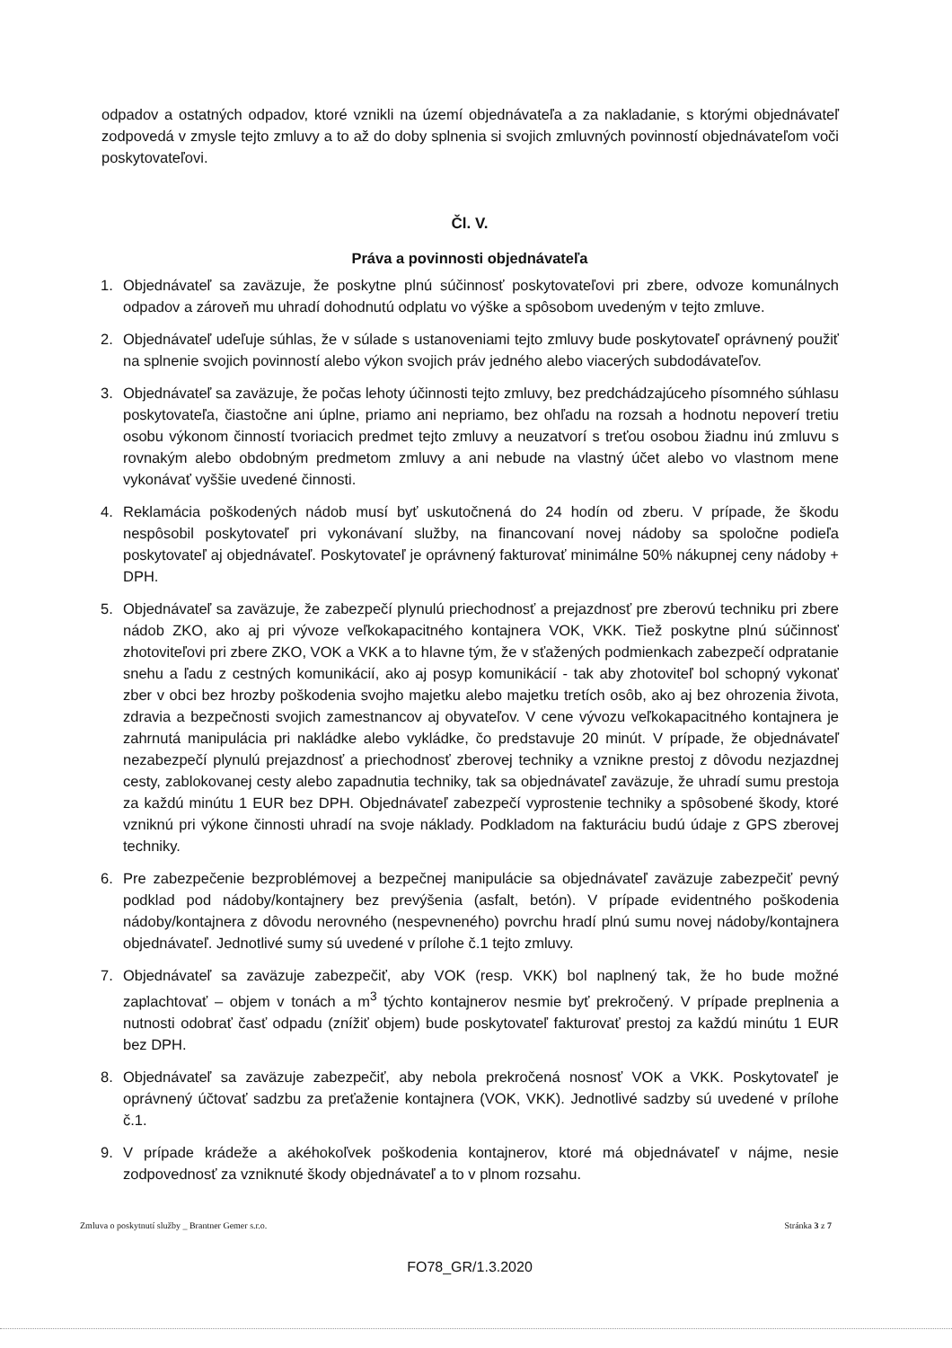odpadov a ostatných odpadov, ktoré vznikli na území objednávateľa a za nakladanie, s ktorými objednávateľ zodpovedá v zmysle tejto zmluvy a to až do doby splnenia si svojich zmluvných povinností objednávateľom voči poskytovateľovi.
Čl. V.
Práva a povinnosti objednávateľa
1. Objednávateľ sa zaväzuje, že poskytne plnú súčinnosť poskytovateľovi pri zbere, odvoze komunálnych odpadov a zároveň mu uhradí dohodnutú odplatu vo výške a spôsobom uvedeným v tejto zmluve.
2. Objednávateľ udeľuje súhlas, že v súlade s ustanoveniami tejto zmluvy bude poskytovateľ oprávnený použiť na splnenie svojich povinností alebo výkon svojich práv jedného alebo viacerých subdodávateľov.
3. Objednávateľ sa zaväzuje, že počas lehoty účinnosti tejto zmluvy, bez predchádzajúceho písomného súhlasu poskytovateľa, čiastočne ani úplne, priamo ani nepriamo, bez ohľadu na rozsah a hodnotu nepoverí tretiu osobu výkonom činností tvoriacich predmet tejto zmluvy a neuzatvorí s treťou osobou žiadnu inú zmluvu s rovnakým alebo obdobným predmetom zmluvy a ani nebude na vlastný účet alebo vo vlastnom mene vykonávať vyššie uvedené činnosti.
4. Reklamácia poškodených nádob musí byť uskutočnená do 24 hodín od zberu. V prípade, že škodu nespôsobil poskytovateľ pri vykonávaní služby, na financovaní novej nádoby sa spoločne podieľa poskytovateľ aj objednávateľ. Poskytovateľ je oprávnený fakturovať minimálne 50% nákupnej ceny nádoby + DPH.
5. Objednávateľ sa zaväzuje, že zabezpečí plynulú priechodnosť a prejazdnosť pre zberovú techniku pri zbere nádob ZKO, ako aj pri vývoze veľkokapacitného kontajnera VOK, VKK. Tiež poskytne plnú súčinnosť zhotoviteľovi pri zbere ZKO, VOK a VKK a to hlavne tým, že v sťažených podmienkach zabezpečí odpratanie snehu a ľadu z cestných komunikácií, ako aj posyp komunikácií - tak aby zhotoviteľ bol schopný vykonať zber v obci bez hrozby poškodenia svojho majetku alebo majetku tretích osôb, ako aj bez ohrozenia života, zdravia a bezpečnosti svojich zamestnancov aj obyvateľov. V cene vývozu veľkokapacitného kontajnera je zahrnutá manipulácia pri nakládke alebo vykládke, čo predstavuje 20 minút. V prípade, že objednávateľ nezabezpečí plynulú prejazdnosť a priechodnosť zberovej techniky a vznikne prestoj z dôvodu nezjazdnej cesty, zablokovanej cesty alebo zapadnutia techniky, tak sa objednávateľ zaväzuje, že uhradí sumu prestoja za každú minútu 1 EUR bez DPH. Objednávateľ zabezpečí vyprostenie techniky a spôsobené škody, ktoré vzniknú pri výkone činnosti uhradí na svoje náklady. Podkladom na fakturáciu budú údaje z GPS zberovej techniky.
6. Pre zabezpečenie bezproblémovej a bezpečnej manipulácie sa objednávateľ zaväzuje zabezpečiť pevný podklad pod nádoby/kontajnery bez prevýšenia (asfalt, betón). V prípade evidentného poškodenia nádoby/kontajnera z dôvodu nerovného (nespevneného) povrchu hradí plnú sumu novej nádoby/kontajnera objednávateľ. Jednotlivé sumy sú uvedené v prílohe č.1 tejto zmluvy.
7. Objednávateľ sa zaväzuje zabezpečiť, aby VOK (resp. VKK) bol naplnený tak, že ho bude možné zaplachtovať – objem v tonách a m<sup>3</sup> týchto kontajnerov nesmie byť prekročený. V prípade preplnenia a nutnosti odobrať časť odpadu (znížiť objem) bude poskytovateľ fakturovať prestoj za každú minútu 1 EUR bez DPH.
8. Objednávateľ sa zaväzuje zabezpečiť, aby nebola prekročená nosnosť VOK a VKK. Poskytovateľ je oprávnený účtovať sadzbu za preťaženie kontajnera (VOK, VKK). Jednotlivé sadzby sú uvedené v prílohe č.1.
9. V prípade krádeže a akéhokoľvek poškodenia kontajnerov, ktoré má objednávateľ v nájme, nesie zodpovednosť za vzniknuté škody objednávateľ a to v plnom rozsahu.
Zmluva o poskytnutí služby _ Brantner Gemer s.r.o. Stránka 3 z 7
FO78_GR/1.3.2020